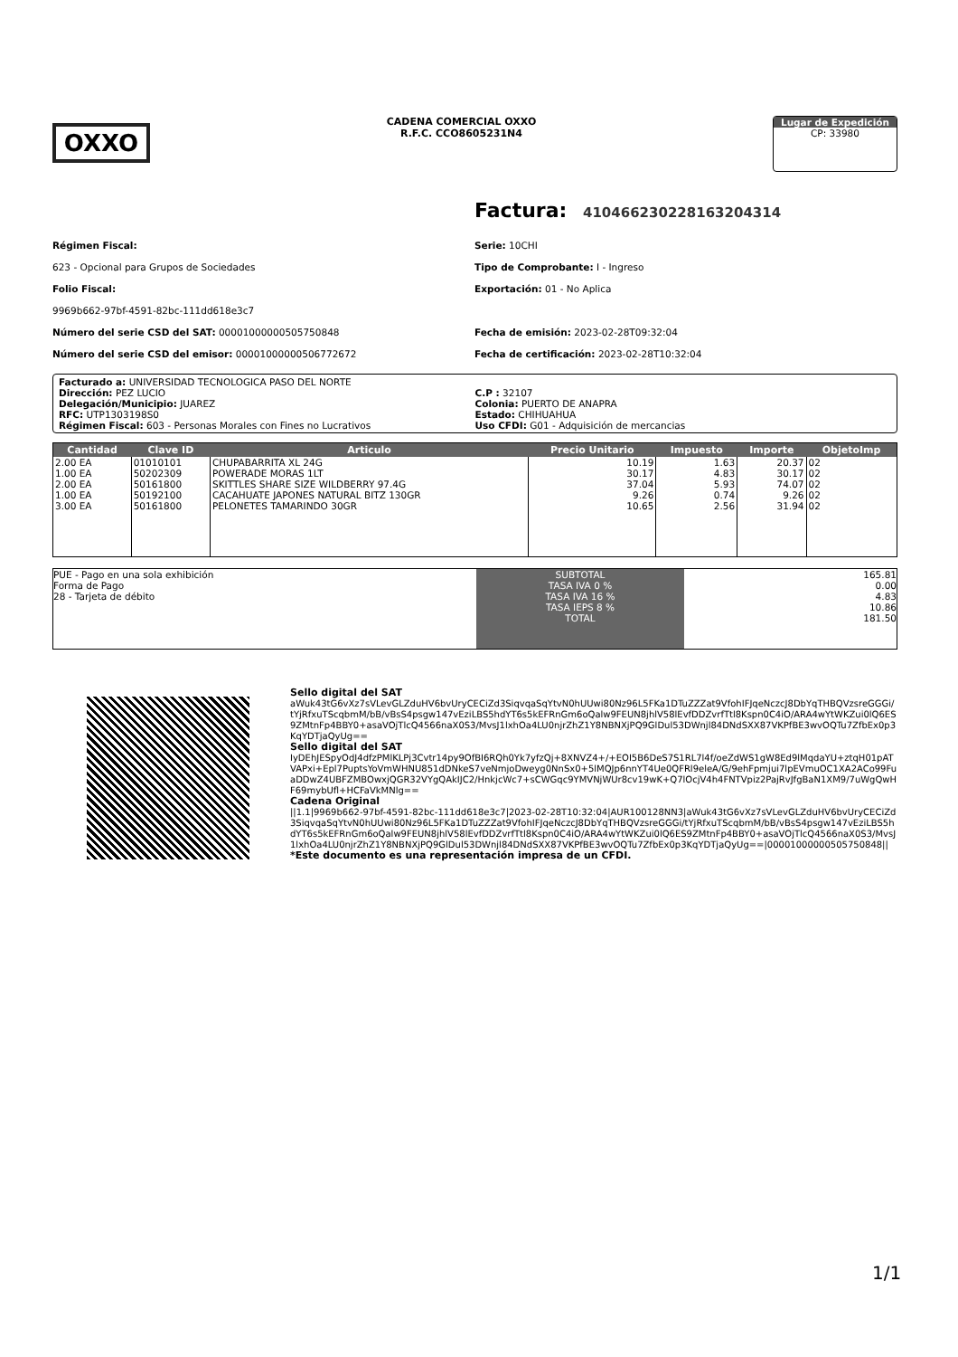OXXO
CADENA COMERCIAL OXXO
R.F.C. CCO8605231N4
Lugar de Expedición
CP: 33980
Factura: 41046623022816320431​4
Régimen Fiscal:
623 - Opcional para Grupos de Sociedades
Folio Fiscal:
9969b662-97bf-4591-82bc-111dd618e3c7
Número del serie CSD del SAT: 00001000000505750848
Número del serie CSD del emisor: 00001000000506772672
Serie: 10CHI
Tipo de Comprobante: I - Ingreso
Exportación: 01 - No Aplica
Fecha de emisión: 2023-02-28T09:32:04
Fecha de certificación: 2023-02-28T10:32:04
Facturado a: UNIVERSIDAD TECNOLOGICA PASO DEL NORTE
Dirección: PEZ LUCIO
Delegación/Municipio: JUAREZ
RFC: UTP1303198S0
Régimen Fiscal: 603 - Personas Morales con Fines no Lucrativos
C.P : 32107
Colonia: PUERTO DE ANAPRA
Estado: CHIHUAHUA
Uso CFDI: G01 - Adquisición de mercancias
| Cantidad | Clave ID | Articulo | Precio Unitario | Impuesto | Importe | ObjetoImp |
| --- | --- | --- | --- | --- | --- | --- |
| 2.00 EA | 01010101 | CHUPABARRITA XL 24G | 10.19 | 1.63 | 20.37 | 02 |
| 1.00 EA | 50202309 | POWERADE MORAS 1LT | 30.17 | 4.83 | 30.17 | 02 |
| 2.00 EA | 50161800 | SKITTLES SHARE SIZE WILDBERRY 97.4G | 37.04 | 5.93 | 74.07 | 02 |
| 1.00 EA | 50192100 | CACAHUATE JAPONES NATURAL BITZ 130GR | 9.26 | 0.74 | 9.26 | 02 |
| 3.00 EA | 50161800 | PELONETES TAMARINDO 30GR | 10.65 | 2.56 | 31.94 | 02 |
PUE - Pago en una sola exhibición
Forma de Pago
28 - Tarjeta de débito
SUBTOTAL
TASA IVA 0 %
TASA IVA 16 %
TASA IEPS 8 %
TOTAL
165.81
0.00
4.83
10.86
181.50
Sello digital del SAT
aWuk43tG6vXz7sVLevGLZduHV6bvUryCECiZd3SiqvqaSqYtvN0hUUwi80Nz96L5FKa1DTuZZZat9VfohIFJqeNczcJ8DbYqTHBQVzsreGGGi/tYjRfxuTScqbmM/bB/vBsS4psgw147vEziLBS5hdYT6s5kEFRnGm6oQalw9FEUN8jhlV58lEvfDDZvrfTtl8Kspn0C4iO/ARA4wYtWKZui0lQ6ES9ZMtnFp4BBY0+asaVOjTlcQ4566naX0S3/MvsJ1lxhOa4LU0njrZhZ1Y8NBNXjPQ9GlDul53DWnjl84DNdSXX87VKPfBE3wvOQTu7ZfbEx0p3KqYDTjaQyUg==
Sello digital del SAT
IyDEhJESpyOdJ4dfzPMlKLPj3Cvtr14py9OfBI6RQh0Yk7yfzQj+8XNVZ4+/+EOI5B6DeS7S1RL7l4f/oeZdWS1gW8Ed9lMqdaYU+ztqH01pATVAPxi+Epl7PuptsYoVmWHNU851dDNkeS7veNmjoDweyg0NnSx0+5lMQJp6nnYT4Ue0QFRl9eleA/G/9ehFpmjui7lpEVmuOC1XA2ACo99FuaDDwZ4UBFZMBOwxjQGR32VYgQAkIJC2/HnkjcWc7+sCWGqc9YMVNjWUr8cv19wK+Q7lOcjV4h4FNTVpiz2PajRvJfgBaN1XM9/7uWgQwHF69mybUfl+HCFaVkMNlg==
Cadena Original
||1.1|9969b662-97bf-4591-82bc-111dd618e3c7|2023-02-28T10:32:04|AUR100128NN3|aWuk43tG6vXz7sVLevGLZduHV6bvUryCECiZd3SiqvqaSqYtvN0hUUwi80Nz96L5FKa1DTuZZZat9VfohIFJqeNczcJ8DbYqTHBQVzsreGGGi/tYjRfxuTScqbmM/bB/vBsS4psgw147vEziLBS5hdYT6s5kEFRnGm6oQalw9FEUN8jhlV58lEvfDDZvrfTtl8Kspn0C4iO/ARA4wYtWKZui0lQ6ES9ZMtnFp4BBY0+asaVOjTlcQ4566naX0S3/MvsJ1lxhOa4LU0njrZhZ1Y8NBNXjPQ9GlDul53DWnjl84DNdSXX87VKPfBE3wvOQTu7ZfbEx0p3KqYDTjaQyUg==|00001000000505750848||
*Este documento es una representación impresa de un CFDI.
1/1